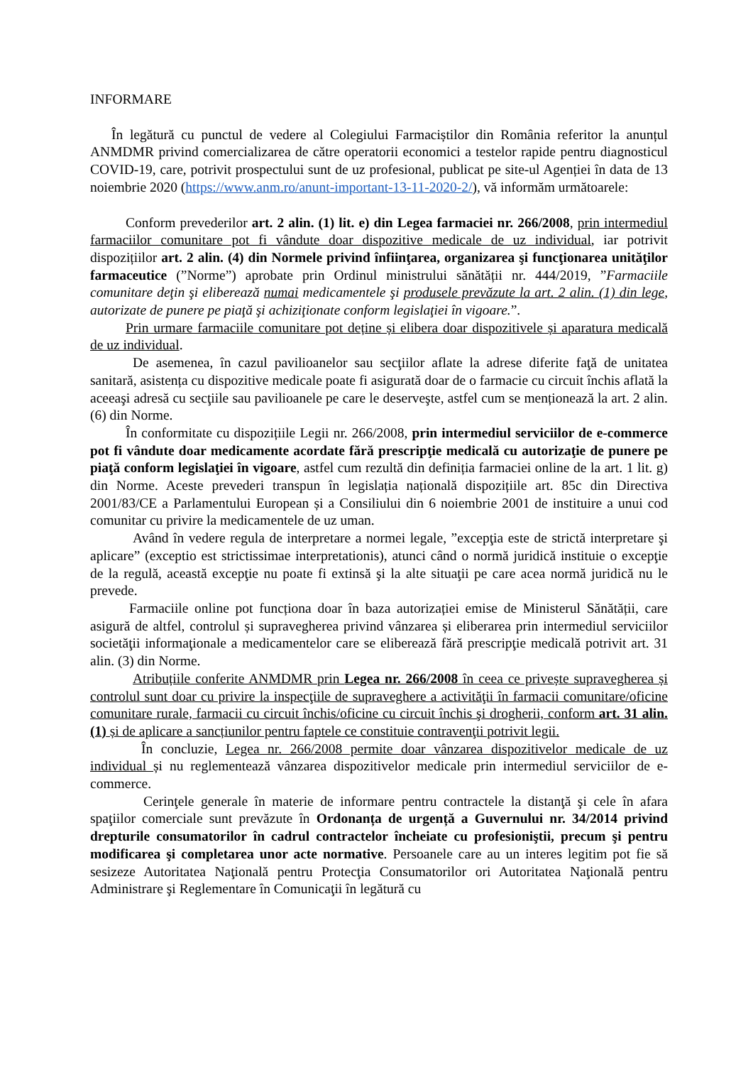INFORMARE
În legătură cu punctul de vedere al Colegiului Farmaciștilor din România referitor la anunțul ANMDMR privind comercializarea de către operatorii economici a testelor rapide pentru diagnosticul COVID-19, care, potrivit prospectului sunt de uz profesional, publicat pe site-ul Agenției în data de 13 noiembrie 2020 (https://www.anm.ro/anunt-important-13-11-2020-2/), vă informăm următoarele:
Conform prevederilor art. 2 alin. (1) lit. e) din Legea farmaciei nr. 266/2008, prin intermediul farmaciilor comunitare pot fi vândute doar dispozitive medicale de uz individual, iar potrivit dispozițiilor art. 2 alin. (4) din Normele privind înfiinţarea, organizarea şi funcţionarea unităţilor farmaceutice (”Norme”) aprobate prin Ordinul ministrului sănătății nr. 444/2019, ”Farmaciile comunitare deţin şi eliberează numai medicamentele şi produsele prevăzute la art. 2 alin. (1) din lege, autorizate de punere pe piaţă şi achiziţionate conform legislaţiei în vigoare.”.
Prin urmare farmaciile comunitare pot deține și elibera doar dispozitivele și aparatura medicală de uz individual.
De asemenea, în cazul pavilioanelor sau secţiilor aflate la adrese diferite faţă de unitatea sanitară, asistența cu dispozitive medicale poate fi asigurată doar de o farmacie cu circuit închis aflată la aceeaşi adresă cu secţiile sau pavilioanele pe care le deserveşte, astfel cum se menționează la art. 2 alin. (6) din Norme.
În conformitate cu dispozițiile Legii nr. 266/2008, prin intermediul serviciilor de e-commerce pot fi vândute doar medicamente acordate fără prescripţie medicală cu autorizaţie de punere pe piaţă conform legislaţiei în vigoare, astfel cum rezultă din definiția farmaciei online de la art. 1 lit. g) din Norme. Aceste prevederi transpun în legislația națională dispozițiile art. 85c din Directiva 2001/83/CE a Parlamentului European și a Consiliului din 6 noiembrie 2001 de instituire a unui cod comunitar cu privire la medicamentele de uz uman.
Având în vedere regula de interpretare a normei legale, ”excepţia este de strictă interpretare şi aplicare” (exceptio est strictissimae interpretationis), atunci când o normă juridică instituie o excepţie de la regulă, această excepţie nu poate fi extinsă şi la alte situaţii pe care acea normă juridică nu le prevede.
Farmaciile online pot funcționa doar în baza autorizației emise de Ministerul Sănătății, care asigură de altfel, controlul și supravegherea privind vânzarea și eliberarea prin intermediul serviciilor societăţii informaţionale a medicamentelor care se eliberează fără prescripţie medicală potrivit art. 31 alin. (3) din Norme.
Atribuțiile conferite ANMDMR prin Legea nr. 266/2008 în ceea ce privește supravegherea și controlul sunt doar cu privire la inspecţiile de supraveghere a activităţii în farmacii comunitare/oficine comunitare rurale, farmacii cu circuit închis/oficine cu circuit închis şi drogherii, conform art. 31 alin. (1) și de aplicare a sancțiunilor pentru faptele ce constituie contravenţii potrivit legii.
În concluzie, Legea nr. 266/2008 permite doar vânzarea dispozitivelor medicale de uz individual și nu reglementează vânzarea dispozitivelor medicale prin intermediul serviciilor de e-commerce.
Cerinţele generale în materie de informare pentru contractele la distanţă şi cele în afara spaţiilor comerciale sunt prevăzute în Ordonanța de urgență a Guvernului nr. 34/2014 privind drepturile consumatorilor în cadrul contractelor încheiate cu profesioniştii, precum şi pentru modificarea şi completarea unor acte normative. Persoanele care au un interes legitim pot fie să sesizeze Autoritatea Naţională pentru Protecţia Consumatorilor ori Autoritatea Naţională pentru Administrare şi Reglementare în Comunicaţii în legătură cu